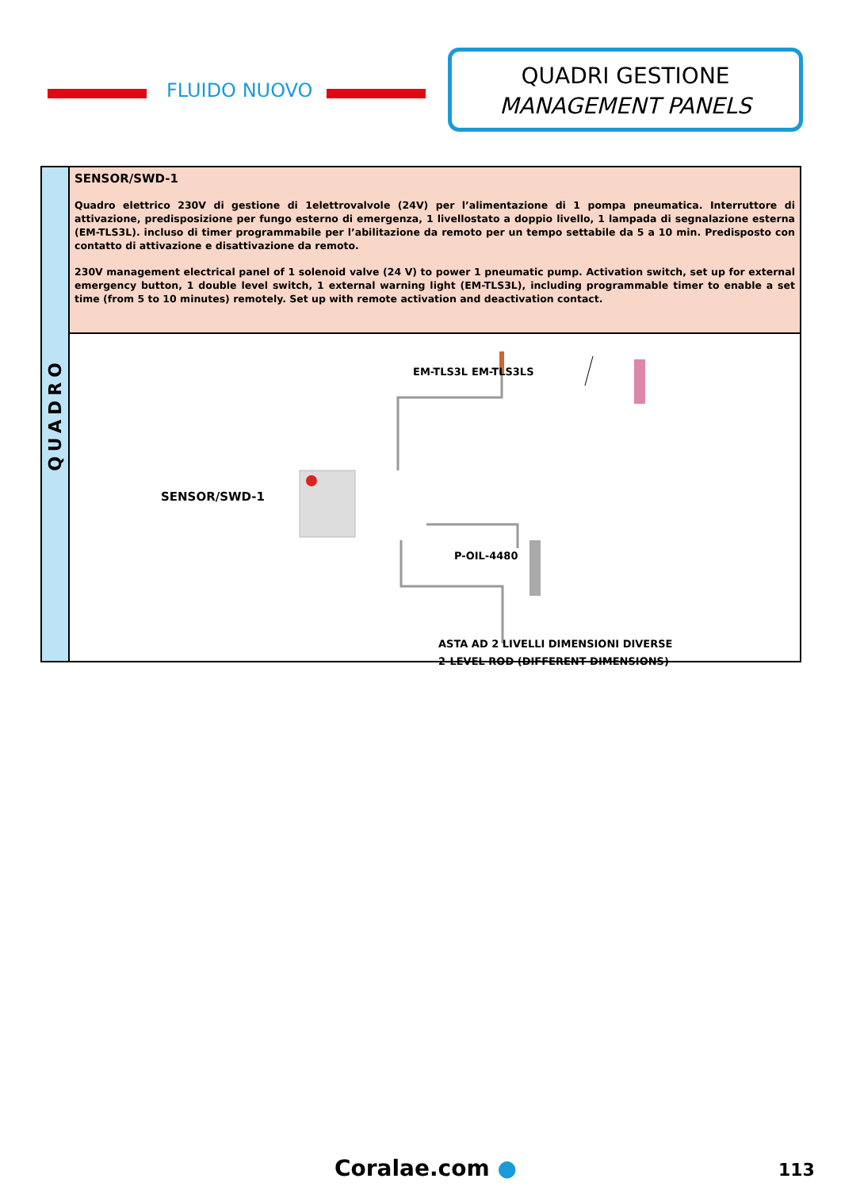FLUIDO NUOVO
QUADRI GESTIONE
MANAGEMENT PANELS
QUADRO
SENSOR/SWD-1
Quadro elettrico 230V di gestione di 1elettrovalvole (24V) per l’alimentazione di 1 pompa pneumatica. Interruttore di attivazione, predisposizione per fungo esterno di emergenza, 1 livellostato a doppio livello, 1 lampada di segnalazione esterna (EM-TLS3L). incluso di timer programmabile per l’abilitazione da remoto per un tempo settabile da 5 a 10 min. Predisposto con contatto di attivazione e disattivazione da remoto.
230V management electrical panel of 1 solenoid valve (24 V) to power 1 pneumatic pump. Activation switch, set up for external emergency button, 1 double level switch, 1 external warning light (EM-TLS3L), including programmable timer to enable a set time (from 5 to 10 minutes) remotely. Set up with remote activation and deactivation contact.
EM-TLS3L EM-TLS3LS
SENSOR/SWD-1
P-OIL-4480
ASTA AD 2 LIVELLI DIMENSIONI DIVERSE
2-LEVEL ROD (DIFFERENT DIMENSIONS)
Coralae.com ● 113